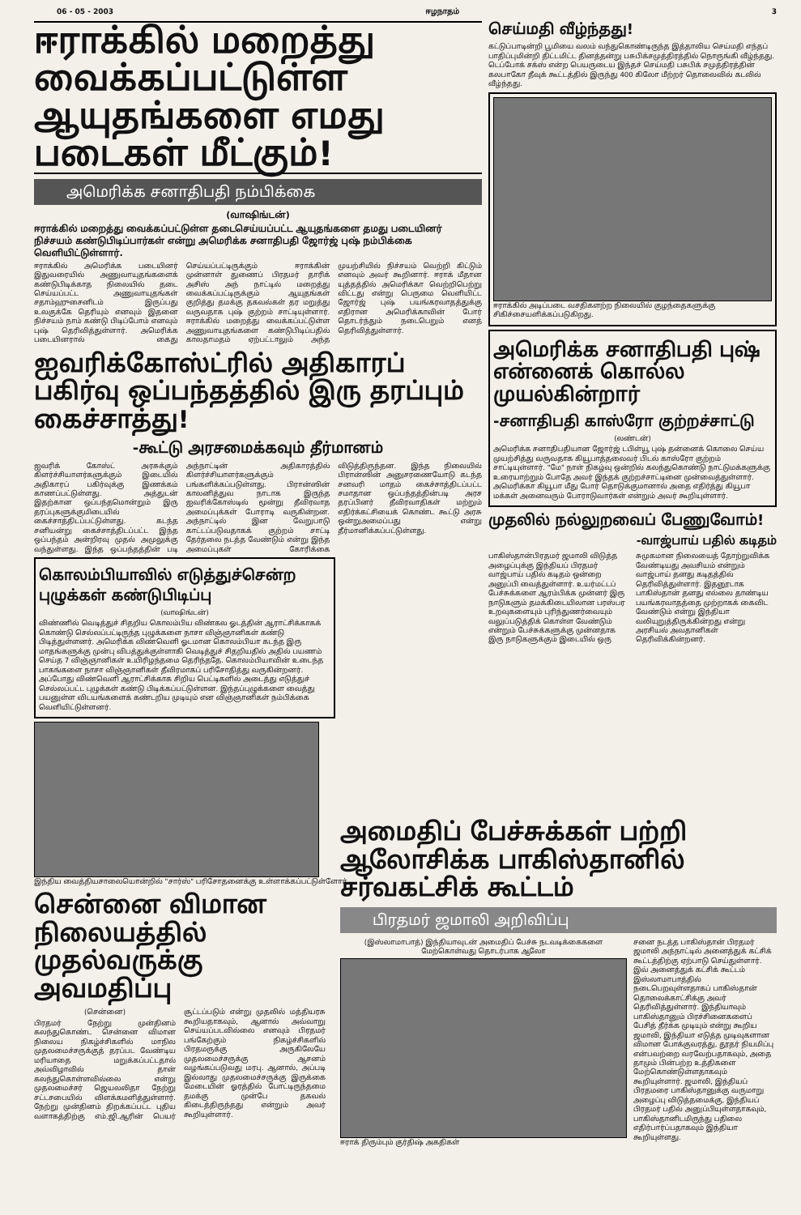06 - 05 - 2003 ஈழநாதம் 3
ஈராக்கில் மறைத்து வைக்கப்பட்டுள்ள ஆயுதங்களை எமது படைகள் மீட்கும்!
அமெரிக்க சனாதிபதி நம்பிக்கை
(வாஷிங்டன்)
ஈராக்கில் மறைத்து வைக்கப்பட்டுள்ள தடைசெய்யப்பட்ட ஆயுதங்களை தமது படையினர் நிச்சயம் கண்டுபிடிப்பார்கள் என்று அமெரிக்க சனாதிபதி ஜோர்ஜ் புஷ் நம்பிக்கை வெளியிட்டுள்ளார்.
ஈராக்கில் அமெரிக்க படையினர் இதுவரையில் அணுவாயுதங்களைக் கண்டுபிடிக்காத நிலையில் தடை செய்யப்பட்ட அணுவாயுதங்கள் சதாம்ஹுசைனிடம் இருப்பது உலகுக்கே தெரியும் எனவும் இதனை நிச்சயம் நாம் கண்டு பிடிப்போம் எனவும் புஷ் தெரிவித்துள்ளார். அமெரிக்க படையினரால் கைது செய்யப்பட்டிருக்கும் ஈராக்கின் முன்னாள் துணைப் பிரதமர் தாரிக் அசிஸ் அந் நாட்டில் மறைத்து வைக்கப்பட்டிருக்கும் ஆயுதங்கள் குறித்து தமக்கு தகவல்கள் தர மறுத்து வருவதாக புஷ் குற்றம் சாட்டியுள்ளார். ஈராக்கில் மறைத்து வைக்கப்பட்டுள்ள அணுவாயுதங்களை கண்டுபிடிப்பதில் காலதாமதம் ஏற்பட்டாலும் அந்த முயற்சியில் நிச்சயம் வெற்றி கிட்டும் எனவும் அவர் கூறினார். ஈராக் மீதான யுத்தத்தில் அமெரிக்கா வெற்றிபெற்று விட்டது என்று பெருமை வெளியிட்ட ஜோர்ஜ் புஷ் பயங்கரவாதத்துக்கு எதிரான அமெரிக்காவின் போர் தொடர்ந்தும் நடைபெறும் எனத் தெரிவித்துள்ளார்.
ஐவரிக்கோஸ்ட்ரில் அதிகாரப் பகிர்வு ஒப்பந்தத்தில் இரு தரப்பும் கைச்சாத்து!
-கூட்டு அரசமைக்கவும் தீர்மானம்
ஐவரிக் கோஸ்ட் அரசுக்கும் கிளர்ச்சியாளர்களுக்கும் இடையில் அதிகாரப் பகிர்வுக்கு இணக்கம் காணப்பட்டுள்ளது. அத்துடன் இதற்கான ஒப்பந்தமொன்றும் இரு தரப்புகளுக்குமிடையில் கைச்சாத்திடப்பட்டுள்ளது. கடந்த சனியன்று கைச்சாத்திடப்பட்ட இந்த ஒப்பந்தம் அன்றிரவு முதல் அமுலுக்கு வந்துள்ளது. இந்த ஒப்பந்தத்தின் படி அந்நாட்டின் அதிகாரத்தில் கிளர்ச்சியாளர்களுக்கும் பங்களிக்கப்படுள்ளது. பிரான்ஸின் காலனித்துவ நாடாக இருந்த ஐவரிக்கோஸ்டில் மூன்று தீவிரவாத அமைப்புக்கள் போராடி வருகின்றன. அந்நாட்டில் இன வேறுபாடு காட்டப்படுவதாகக் குற்றம் சாட்டி தேர்தலை நடத்த வேண்டும் என்று இந்த அமைப்புகள் கோரிக்கை விடுத்திருந்தன. இந்த நிலையில் பிரான்ஸின் அனுசரணையோடு கடந்த சனவரி மாதம் கைச்சாத்திடப்பட்ட சமாதான ஒப்பந்தத்தின்படி அரச தரப்பினர் தீவிரவாதிகள் மற்றும் எதிர்க்கட்சியைக் கொண்ட கூட்டு அரசு ஒன்றுஅமைப்பது என்று தீர்மானிக்கப்பட்டுள்ளது.
கொலம்பியாவில் எடுத்துச்சென்ற புழுக்கள் கண்டுபிடிப்பு
(வாஷிங்டன்)
விண்ணில் வெடித்துச் சிதறிய கொலம்பிய விண்கல ஓடத்தின் ஆராட்சிக்காகக் கொண்டு செல்லப்பட்டிருந்த புழுக்களை நாசா விஞ்ஞானிகள் கண்டு பிடித்துள்ளனர். அமெரிக்க விண்வெளி ஓடமான கொலம்பியா கடந்த இரு மாதங்களுக்கு முன்பு விபத்துக்குள்ளாகி வெடித்துச் சிதறியதில் அதில் பயணம் செய்த 7 விஞ்ஞானிகள் உயிரிழந்தமை தெரிந்ததே. கொலம்பியாவின் உடைந்த பாகங்களை நாசா விஞ்ஞானிகள் தீவிரமாகப் பரிசோதித்து வருகின்றனர். அப்போது விண்வெளி ஆராட்சிக்காக சிறிய பெட்டிகளில் அடைத்து எடுத்துச் செல்லப்பட்ட புழுக்கள் கண்டு பிடிக்கப்பட்டுள்ளன. இந்தப்புழுக்களை வைத்து பயனுள்ள விடயங்களைக் கண்டறிய முடியும் என விஞ்ஞானிகள் நம்பிக்கை வெளியிட்டுள்ளனர்.
இந்திய வைத்தியசாலையொன்றில் "சார்ஸ்" பரிசோதனைக்கு உள்ளாக்கப்பட்டுள்ளோர்.
சென்னை விமான நிலையத்தில் முதல்வருக்கு அவமதிப்பு
(சென்னை)
பிரதமர் நேற்று முன்தினம் கலந்துகொண்ட சென்னை விமான நிலைய நிகழ்ச்சிகளில் மாநில முதலமைச்சருக்குத் தரப்பட வேண்டிய மரியாதை மறுக்கப்பட்டதால் அவ்விழாவில் தான் கலந்துகொள்ளவில்லை என்று முதலமைச்சர் ஜெயலலிதா நேற்று சட்டசபையில் விளக்கமளித்துள்ளார். நேற்று முன்தினம் திறக்கப்பட்ட புதிய வளாகத்திற்கு எம்.ஜி.ஆரின் பெயர் சூட்டப்படும் என்று முதலில் மத்தியரசு கூறியதாகவும், ஆனால் அவ்வாறு செய்யப்படவில்லை எனவும் பிரதமர் பங்கேற்கும் நிகழ்ச்சிகளில் பிரதமருக்கு அருகிலேயே முதலமைச்சருக்கு ஆசனம் வழங்கப்படுவது மரபு. ஆனால், அப்படி இல்லாது முதலமைச்சருக்கு இருக்கை மேடையின் ஓரத்தில் போட்டிருந்தமை தமக்கு முன்பே தகவல் கிடைத்திருந்தது என்றும் அவர் கூறியுள்ளார்.
செய்மதி வீழ்ந்தது!
கட்டுப்பாடின்றி பூமியை வலம் வந்துகொண்டிருந்த இத்தாலிய செய்மதி எந்தப் பாதிப்புமின்றி திட்டமிட்ட தினத்தன்று பசுபிக்சமுத்திரத்தில் நொருங்கி வீழ்ந்தது. டெப்போக் சக்ஸ் என்ற பெயருடைய இந்தச் செய்மதி பசுபிக் சமுத்திரத்தின் கலபாகோ தீவுக் கூட்டத்தில் இருந்து 400 கிலோ மீற்றர் தொலைவில் கடலில் வீழ்ந்தது.
ஈராக்கில் அடிப்படை வசதிகளற்ற நிலையில் குழந்தைகளுக்கு சிகிச்சையளிக்கப்படுகிறது.
அமெரிக்க சனாதிபதி புஷ் என்னைக் கொல்ல முயல்கின்றார்
-சனாதிபதி காஸ்ரோ குற்றச்சாட்டு
(லண்டன்)
அமெரிக்க சனாதிபதியான ஜோர்ஜ் டபிள்யூ புஷ் தன்னைக் கொலை செய்ய முயற்சித்து வருவதாக கியூபாத்தலைவர் பிடல் காஸ்ரோ குற்றம் சாட்டியுள்ளார். "மே" நாள் நிகழ்வு ஒன்றில் கலந்துகொண்டு நாட்டுமக்களுக்கு உரையாற்றும் போதே அவர் இந்தக் குற்றச்சாட்டினை முன்வைத்துள்ளார். அமெரிக்கா கியூபா மீது போர் தொடுக்குமானால் அதை எதிர்த்து கியூபா மக்கள் அனைவரும் போராடுவார்கள் என்றும் அவர் கூறியுள்ளார்.
முதலில் நல்லுறவைப் பேணுவோம்!
-வாஜ்பாய் பதில் கடிதம்
பாகிஸ்தான்பிரதமர் ஜமாலி விடுத்த அழைப்புக்கு இந்தியப் பிரதமர் வாஜ்பாய் பதில் கடிதம் ஒன்றை அனுப்பி வைத்துள்ளார். உயர்மட்டப் பேச்சுக்களை ஆரம்பிக்க முன்னர் இரு நாடுகளும் தமக்கிடையிலான பரஸ்பர உறவுகளையும் புரிந்துணர்வையும் வலுப்படுத்திக் கொள்ள வேண்டும் என்றும் பேச்சுக்களுக்கு முன்னதாக இரு நாடுகளுக்கும் இடையில் ஒரு சுமுகமான நிலையைத் தோற்றுவிக்க வேண்டியது அவசியம் என்றும் வாஜ்பாய் தனது கடிதத்தில் தெரிவித்துள்ளார். இதனூடாக பாகிஸ்தான் தனது எல்லை தாண்டிய பயங்கரவாதத்தை முற்றாகக் கைவிட வேண்டும் என்று இந்தியா வலியுறுத்திருக்கின்றது என்று அரசியல் அவதானிகள் தெரிவிக்கின்றனர்.
அமைதிப் பேச்சுக்கள் பற்றி ஆலோசிக்க பாகிஸ்தானில் சர்வகட்சிக் கூட்டம்
பிரதமர் ஜமாலி அறிவிப்பு
(இஸ்லாமாபாத்) இந்தியாவுடன் அமைதிப் பேச்சு நடவடிக்கைகளை மேற்கொள்வது தொடர்பாக ஆலோ
ஈராக் திரும்பும் குர்திஷ் அகதிகள்
சனை நடத்த பாகிஸ்தான் பிரதமர் ஜமாலி அந்நாட்டில் அனைத்துக் கட்சிக் கூட்டத்திற்கு ஏற்பாடு செய்துள்ளார். இவ் அனைத்துக் கட்சிக் கூட்டம் இஸ்லாமாபாத்தில் நடைபெறவுள்ளதாகப் பாகிஸ்தான் தொலைக்காட்சிக்கு அவர் தெரிவித்துள்ளார். இந்தியாவும் பாகிஸ்தானும் பிரச்சினைகளைப் பேசித் தீர்க்க முடியும் என்று கூறிய ஜமாலி, இந்தியா எடுத்த முடிவுகளான விமான போக்குவரத்து, தூதர் நியமிப்பு என்பவற்றை வரவேற்பதாகவும், அதை தாமும் பின்பற்ற உத்திகளை மேற்கொண்டுள்ளதாகவும் கூறியுள்ளார். ஜமாலி, இந்தியப் பிரதமரை பாகிஸ்தானுக்கு வருமாறு அழைப்பு விடுத்தமைக்கு, இந்தியப் பிரதமர் பதில் அனுப்பியுள்ளதாகவும், பாகிஸ்தானிடமிருந்து பதிலை எதிர்பார்ப்பதாகவும் இந்தியா கூறியுள்ளது.